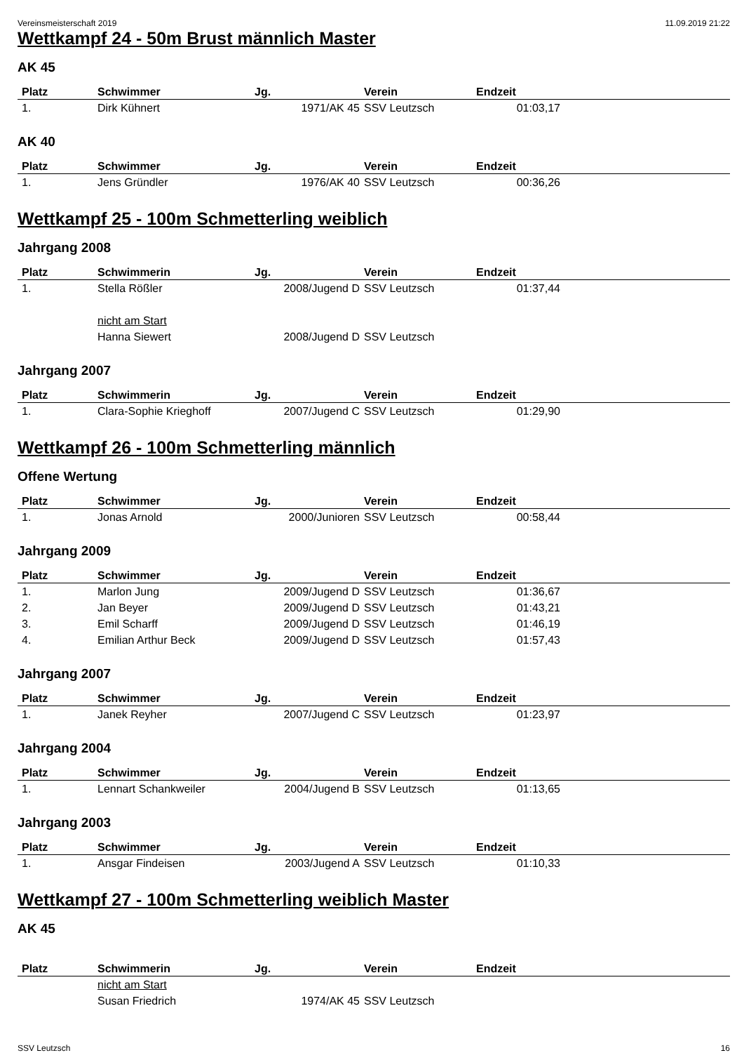Vereinsmeisterschaft 2019 11.09.2019 21:22
Wettkampf 24 - 50m Brust männlich Master
AK 45
| Platz | Schwimmer | Jg. | Verein | Endzeit |
| --- | --- | --- | --- | --- |
| 1. | Dirk Kühnert | 1971/AK 45 | SSV Leutzsch | 01:03,17 |
AK 40
| Platz | Schwimmer | Jg. | Verein | Endzeit |
| --- | --- | --- | --- | --- |
| 1. | Jens Gründler | 1976/AK 40 | SSV Leutzsch | 00:36,26 |
Wettkampf 25 - 100m Schmetterling weiblich
Jahrgang 2008
| Platz | Schwimmerin | Jg. | Verein | Endzeit |
| --- | --- | --- | --- | --- |
| 1. | Stella Rößler | 2008/Jugend D | SSV Leutzsch | 01:37,44 |
| | nicht am Start | | | |
| | Hanna Siewert | 2008/Jugend D | SSV Leutzsch | |
Jahrgang 2007
| Platz | Schwimmerin | Jg. | Verein | Endzeit |
| --- | --- | --- | --- | --- |
| 1. | Clara-Sophie Krieghoff | 2007/Jugend C | SSV Leutzsch | 01:29,90 |
Wettkampf 26 - 100m Schmetterling männlich
Offene Wertung
| Platz | Schwimmer | Jg. | Verein | Endzeit |
| --- | --- | --- | --- | --- |
| 1. | Jonas Arnold | 2000/Junioren | SSV Leutzsch | 00:58,44 |
Jahrgang 2009
| Platz | Schwimmer | Jg. | Verein | Endzeit |
| --- | --- | --- | --- | --- |
| 1. | Marlon Jung | 2009/Jugend D | SSV Leutzsch | 01:36,67 |
| 2. | Jan Beyer | 2009/Jugend D | SSV Leutzsch | 01:43,21 |
| 3. | Emil Scharff | 2009/Jugend D | SSV Leutzsch | 01:46,19 |
| 4. | Emilian Arthur Beck | 2009/Jugend D | SSV Leutzsch | 01:57,43 |
Jahrgang 2007
| Platz | Schwimmer | Jg. | Verein | Endzeit |
| --- | --- | --- | --- | --- |
| 1. | Janek Reyher | 2007/Jugend C | SSV Leutzsch | 01:23,97 |
Jahrgang 2004
| Platz | Schwimmer | Jg. | Verein | Endzeit |
| --- | --- | --- | --- | --- |
| 1. | Lennart Schankweiler | 2004/Jugend B | SSV Leutzsch | 01:13,65 |
Jahrgang 2003
| Platz | Schwimmer | Jg. | Verein | Endzeit |
| --- | --- | --- | --- | --- |
| 1. | Ansgar Findeisen | 2003/Jugend A | SSV Leutzsch | 01:10,33 |
Wettkampf 27 - 100m Schmetterling weiblich Master
AK 45
| Platz | Schwimmerin | Jg. | Verein | Endzeit |
| --- | --- | --- | --- | --- |
| | nicht am Start | | | |
| | Susan Friedrich | 1974/AK 45 | SSV Leutzsch | |
SSV Leutzsch 16